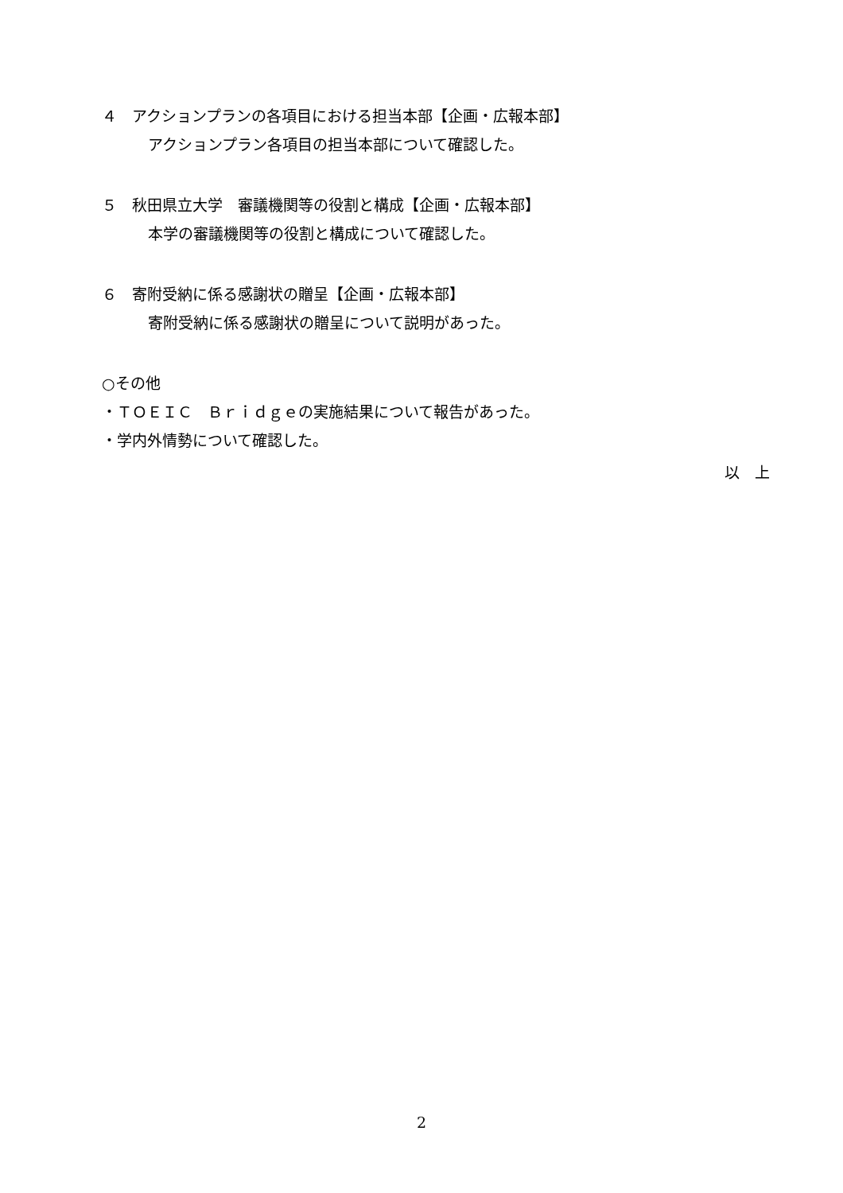４　アクションプランの各項目における担当本部【企画・広報本部】
アクションプラン各項目の担当本部について確認した。
５　秋田県立大学　審議機関等の役割と構成【企画・広報本部】
本学の審議機関等の役割と構成について確認した。
６　寄附受納に係る感謝状の贈呈【企画・広報本部】
寄附受納に係る感謝状の贈呈について説明があった。
○その他
・ＴＯＥＩＣ　Ｂｒｉｄｇｅの実施結果について報告があった。
・学内外情勢について確認した。
以　上
2